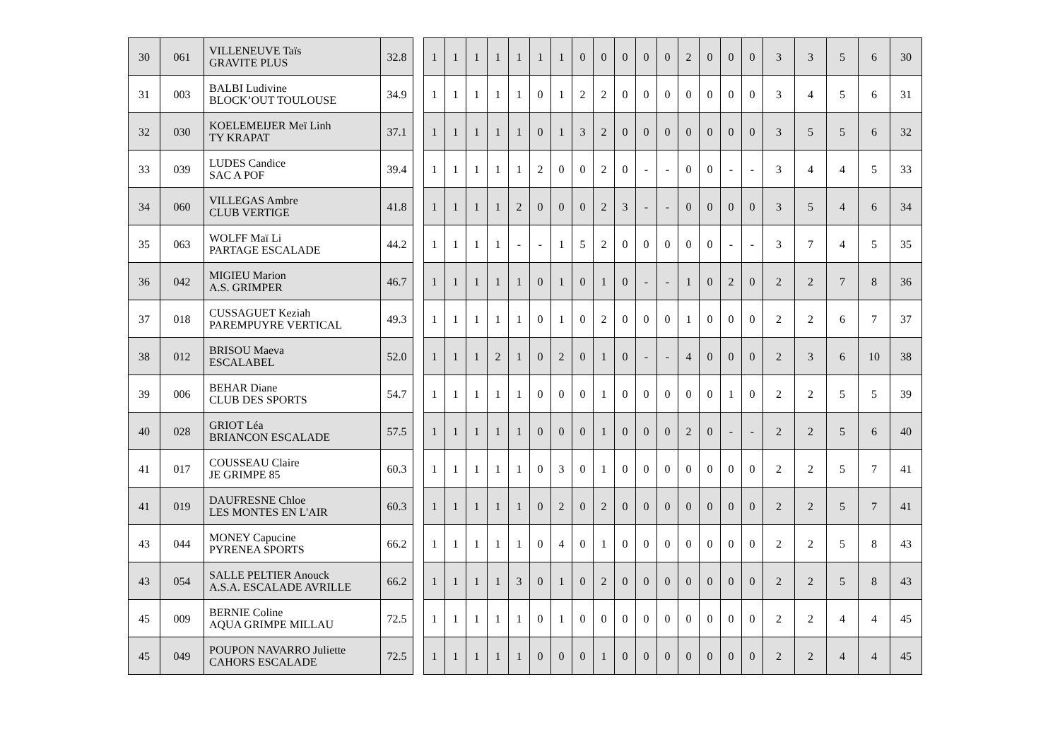| 30 | 061 | VILLENEUVE Taïs GRAVITE PLUS | 32.8 |
| 31 | 003 | BALBI Ludivine BLOCK’OUT TOULOUSE | 34.9 |
| 32 | 030 | KOELEMEIJER Meï Linh TY KRAPAT | 37.1 |
| 33 | 039 | LUDES Candice SAC A POF | 39.4 |
| 34 | 060 | VILLEGAS Ambre CLUB VERTIGE | 41.8 |
| 35 | 063 | WOLFF Maï Li PARTAGE ESCALADE | 44.2 |
| 36 | 042 | MIGIEU Marion A.S. GRIMPER | 46.7 |
| 37 | 018 | CUSSAGUET Keziah PAREMPUYRE VERTICAL | 49.3 |
| 38 | 012 | BRISOU Maeva ESCALABEL | 52.0 |
| 39 | 006 | BEHAR Diane CLUB DES SPORTS | 54.7 |
| 40 | 028 | GRIOT Léa BRIANCON ESCALADE | 57.5 |
| 41 | 017 | COUSSEAU Claire JE GRIMPE 85 | 60.3 |
| 41 | 019 | DAUFRESNE Chloe LES MONTES EN L'AIR | 60.3 |
| 43 | 044 | MONEY Capucine PYRENEA SPORTS | 66.2 |
| 43 | 054 | SALLE PELTIER Anouck A.S.A. ESCALADE AVRILLE | 66.2 |
| 45 | 009 | BERNIE Coline AQUA GRIMPE MILLAU | 72.5 |
| 45 | 049 | POUPON NAVARRO Juliette CAHORS ESCALADE | 72.5 |
| 1 | 1 | 1 | 1 | 1 | 1 | 1 | 0 | 0 | 0 | 0 | 0 | 2 | 0 | 0 | 0 | 3 | 3 | 5 | 6 | 30 |
| 1 | 1 | 1 | 1 | 1 | 0 | 1 | 2 | 2 | 0 | 0 | 0 | 0 | 0 | 0 | 0 | 3 | 4 | 5 | 6 | 31 |
| 1 | 1 | 1 | 1 | 1 | 0 | 1 | 3 | 2 | 0 | 0 | 0 | 0 | 0 | 0 | 0 | 3 | 5 | 5 | 6 | 32 |
| 1 | 1 | 1 | 1 | 1 | 2 | 0 | 0 | 2 | 0 | - | - | 0 | 0 | - | - | 3 | 4 | 4 | 5 | 33 |
| 1 | 1 | 1 | 1 | 2 | 0 | 0 | 0 | 2 | 3 | - | - | 0 | 0 | 0 | 0 | 3 | 5 | 4 | 6 | 34 |
| 1 | 1 | 1 | 1 | - | - | 1 | 5 | 2 | 0 | 0 | 0 | 0 | 0 | - | - | 3 | 7 | 4 | 5 | 35 |
| 1 | 1 | 1 | 1 | 1 | 0 | 1 | 0 | 1 | 0 | - | - | 1 | 0 | 2 | 0 | 2 | 2 | 7 | 8 | 36 |
| 1 | 1 | 1 | 1 | 1 | 0 | 1 | 0 | 2 | 0 | 0 | 0 | 1 | 0 | 0 | 0 | 2 | 2 | 6 | 7 | 37 |
| 1 | 1 | 1 | 2 | 1 | 0 | 2 | 0 | 1 | 0 | - | - | 4 | 0 | 0 | 0 | 2 | 3 | 6 | 10 | 38 |
| 1 | 1 | 1 | 1 | 1 | 0 | 0 | 0 | 1 | 0 | 0 | 0 | 0 | 0 | 1 | 0 | 2 | 2 | 5 | 5 | 39 |
| 1 | 1 | 1 | 1 | 1 | 0 | 0 | 0 | 1 | 0 | 0 | 0 | 2 | 0 | - | - | 2 | 2 | 5 | 6 | 40 |
| 1 | 1 | 1 | 1 | 1 | 0 | 3 | 0 | 1 | 0 | 0 | 0 | 0 | 0 | 0 | 0 | 2 | 2 | 5 | 7 | 41 |
| 1 | 1 | 1 | 1 | 1 | 0 | 2 | 0 | 2 | 0 | 0 | 0 | 0 | 0 | 0 | 0 | 2 | 2 | 5 | 7 | 41 |
| 1 | 1 | 1 | 1 | 1 | 0 | 4 | 0 | 1 | 0 | 0 | 0 | 0 | 0 | 0 | 0 | 2 | 2 | 5 | 8 | 43 |
| 1 | 1 | 1 | 1 | 3 | 0 | 1 | 0 | 2 | 0 | 0 | 0 | 0 | 0 | 0 | 0 | 2 | 2 | 5 | 8 | 43 |
| 1 | 1 | 1 | 1 | 1 | 0 | 1 | 0 | 0 | 0 | 0 | 0 | 0 | 0 | 0 | 0 | 2 | 2 | 4 | 4 | 45 |
| 1 | 1 | 1 | 1 | 1 | 0 | 0 | 0 | 1 | 0 | 0 | 0 | 0 | 0 | 0 | 0 | 2 | 2 | 4 | 4 | 45 |